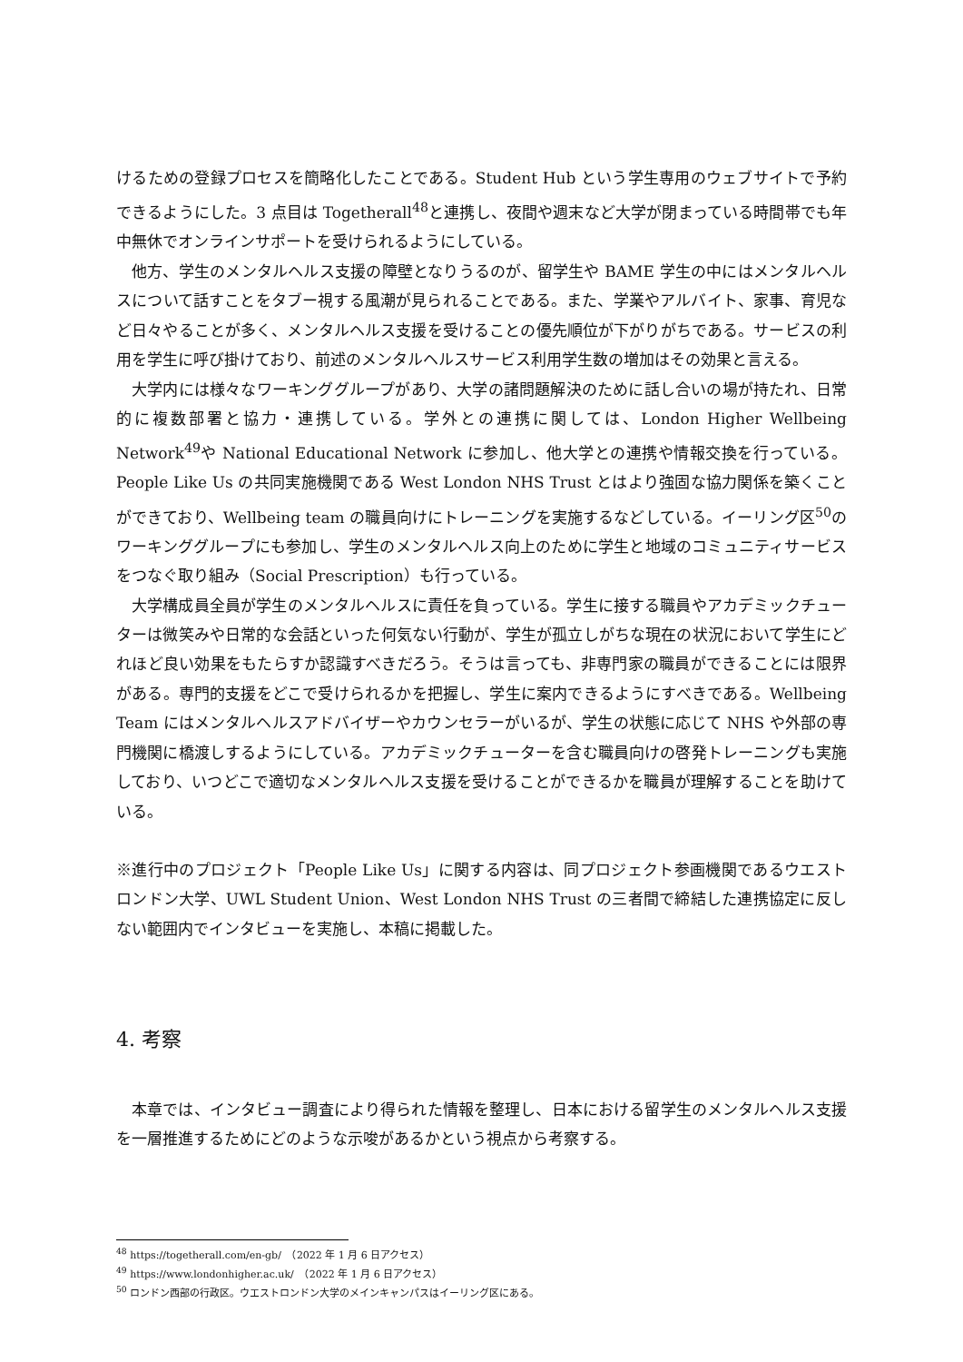けるための登録プロセスを簡略化したことである。Student Hub という学生専用のウェブサイトで予約できるようにした。3 点目は Togetherall<sup>48</sup>と連携し、夜間や週末など大学が閉まっている時間帯でも年中無休でオンラインサポートを受けられるようにしている。
他方、学生のメンタルヘルス支援の障壁となりうるのが、留学生や BAME 学生の中にはメンタルヘルスについて話すことをタブー視する風潮が見られることである。また、学業やアルバイト、家事、育児など日々やることが多く、メンタルヘルス支援を受けることの優先順位が下がりがちである。サービスの利用を学生に呼び掛けており、前述のメンタルヘルスサービス利用学生数の増加はその効果と言える。
大学内には様々なワーキンググループがあり、大学の諸問題解決のために話し合いの場が持たれ、日常的に複数部署と協力・連携している。学外との連携に関しては、London Higher Wellbeing Network<sup>49</sup>や National Educational Network に参加し、他大学との連携や情報交換を行っている。People Like Us の共同実施機関である West London NHS Trust とはより強固な協力関係を築くことができており、Wellbeing team の職員向けにトレーニングを実施するなどしている。イーリング区<sup>50</sup>のワーキンググループにも参加し、学生のメンタルヘルス向上のために学生と地域のコミュニティサービスをつなぐ取り組み（Social Prescription）も行っている。
大学構成員全員が学生のメンタルヘルスに責任を負っている。学生に接する職員やアカデミックチューターは微笑みや日常的な会話といった何気ない行動が、学生が孤立しがちな現在の状況において学生にどれほど良い効果をもたらすか認識すべきだろう。そうは言っても、非専門家の職員ができることには限界がある。専門的支援をどこで受けられるかを把握し、学生に案内できるようにすべきである。Wellbeing Team にはメンタルヘルスアドバイザーやカウンセラーがいるが、学生の状態に応じて NHS や外部の専門機関に橋渡しするようにしている。アカデミックチューターを含む職員向けの啓発トレーニングも実施しており、いつどこで適切なメンタルヘルス支援を受けることができるかを職員が理解することを助けている。
※進行中のプロジェクト「People Like Us」に関する内容は、同プロジェクト参画機関であるウエストロンドン大学、UWL Student Union、West London NHS Trust の三者間で締結した連携協定に反しない範囲内でインタビューを実施し、本稿に掲載した。
4. 考察
本章では、インタビュー調査により得られた情報を整理し、日本における留学生のメンタルヘルス支援を一層推進するためにどのような示唆があるかという視点から考察する。
<sup>48</sup> https://togetherall.com/en-gb/　（2022 年 1 月 6 日アクセス）
<sup>49</sup> https://www.londonhigher.ac.uk/　（2022 年 1 月 6 日アクセス）
<sup>50</sup> ロンドン西部の行政区。ウエストロンドン大学のメインキャンパスはイーリング区にある。